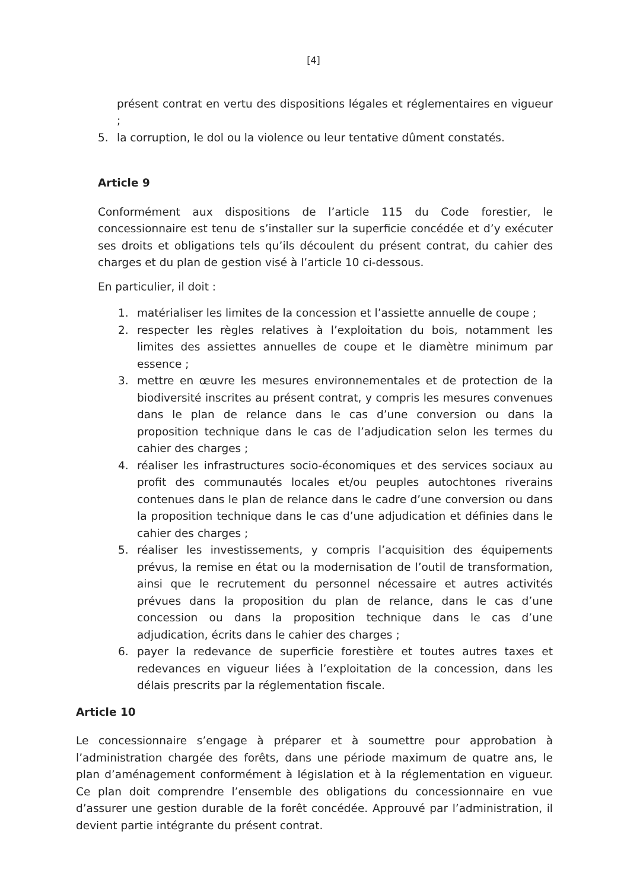[4]
présent contrat en vertu des dispositions légales et réglementaires en vigueur ;
5. la corruption, le dol ou la violence ou leur tentative dûment constatés.
Article 9
Conformément aux dispositions de l’article 115 du Code forestier, le concessionnaire est tenu de s’installer sur la superficie concédée et d’y exécuter ses droits et obligations tels qu’ils découlent du présent contrat, du cahier des charges et du plan de gestion visé à l’article 10 ci-dessous.
En particulier, il doit :
1. matérialiser les limites de la concession et l’assiette annuelle de coupe ;
2. respecter les règles relatives à l’exploitation du bois, notamment les limites des assiettes annuelles de coupe et le diamètre minimum par essence ;
3. mettre en œuvre les mesures environnementales et de protection de la biodiversité inscrites au présent contrat, y compris les mesures convenues dans le plan de relance dans le cas d’une conversion ou dans la proposition technique dans le cas de l’adjudication selon les termes du cahier des charges ;
4. réaliser les infrastructures socio-économiques et des services sociaux au profit des communautés locales et/ou peuples autochtones riverains contenues dans le plan de relance dans le cadre d’une conversion ou dans la proposition technique dans le cas d’une adjudication et définies dans le cahier des charges ;
5. réaliser les investissements, y compris l’acquisition des équipements prévus, la remise en état ou la modernisation de l’outil de transformation, ainsi que le recrutement du personnel nécessaire et autres activités prévues dans la proposition du plan de relance, dans le cas d’une concession ou dans la proposition technique dans le cas d’une adjudication, écrits dans le cahier des charges ;
6. payer la redevance de superficie forestière et toutes autres taxes et redevances en vigueur liées à l’exploitation de la concession, dans les délais prescrits par la réglementation fiscale.
Article 10
Le concessionnaire s’engage à préparer et à soumettre pour approbation à l’administration chargée des forêts, dans une période maximum de quatre ans, le plan d’aménagement conformément à législation et à la réglementation en vigueur. Ce plan doit comprendre l’ensemble des obligations du concessionnaire en vue d’assurer une gestion durable de la forêt concédée. Approuvé par l’administration, il devient partie intégrante du présent contrat.